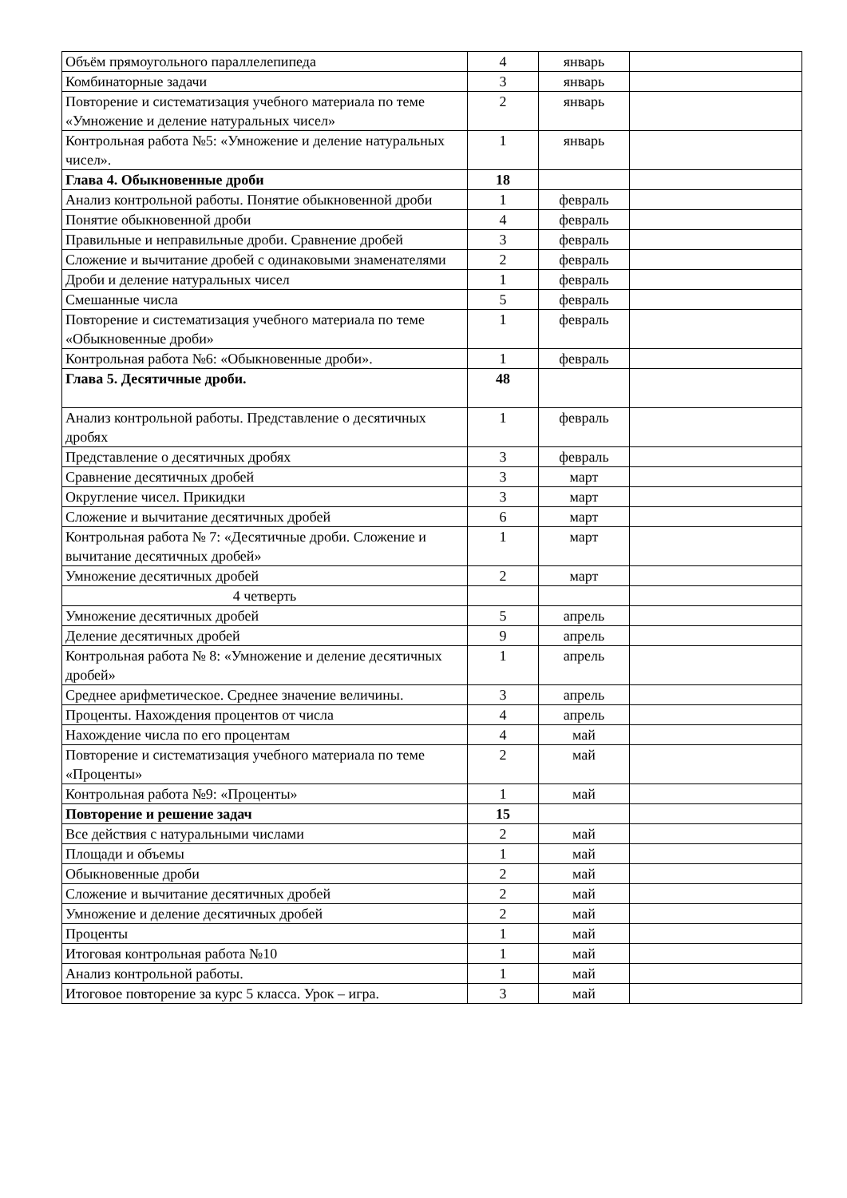| Объём прямоугольного параллелепипеда | 4 | январь | |
| Комбинаторные задачи | 3 | январь | |
| Повторение и систематизация учебного материала по теме «Умножение и деление натуральных чисел» | 2 | январь | |
| Контрольная работа №5: «Умножение и деление натуральных чисел». | 1 | январь | |
| Глава 4. Обыкновенные дроби | 18 | | |
| Анализ контрольной работы. Понятие обыкновенной дроби | 1 | февраль | |
| Понятие обыкновенной дроби | 4 | февраль | |
| Правильные и неправильные дроби. Сравнение дробей | 3 | февраль | |
| Сложение и вычитание дробей с одинаковыми знаменателями | 2 | февраль | |
| Дроби и деление натуральных чисел | 1 | февраль | |
| Смешанные числа | 5 | февраль | |
| Повторение и систематизация учебного материала по теме «Обыкновенные дроби» | 1 | февраль | |
| Контрольная работа №6: «Обыкновенные дроби». | 1 | февраль | |
| Глава 5. Десятичные дроби. | 48 | | |
| Анализ контрольной работы. Представление о десятичных дробях | 1 | февраль | |
| Представление о десятичных дробях | 3 | февраль | |
| Сравнение десятичных дробей | 3 | март | |
| Округление чисел. Прикидки | 3 | март | |
| Сложение и вычитание десятичных дробей | 6 | март | |
| Контрольная работа № 7: «Десятичные дроби. Сложение и вычитание десятичных дробей» | 1 | март | |
| Умножение десятичных дробей | 2 | март | |
| 4 четверть | | | |
| Умножение десятичных дробей | 5 | апрель | |
| Деление десятичных дробей | 9 | апрель | |
| Контрольная работа № 8: «Умножение и деление десятичных дробей» | 1 | апрель | |
| Среднее арифметическое. Среднее значение величины. | 3 | апрель | |
| Проценты. Нахождения процентов от числа | 4 | апрель | |
| Нахождение числа по его процентам | 4 | май | |
| Повторение и систематизация учебного материала по теме «Проценты» | 2 | май | |
| Контрольная работа №9: «Проценты» | 1 | май | |
| Повторение и решение задач | 15 | | |
| Все действия с натуральными числами | 2 | май | |
| Площади и объемы | 1 | май | |
| Обыкновенные дроби | 2 | май | |
| Сложение и вычитание десятичных дробей | 2 | май | |
| Умножение и деление десятичных дробей | 2 | май | |
| Проценты | 1 | май | |
| Итоговая контрольная работа №10 | 1 | май | |
| Анализ контрольной работы. | 1 | май | |
| Итоговое повторение за курс 5 класса. Урок – игра. | 3 | май | |